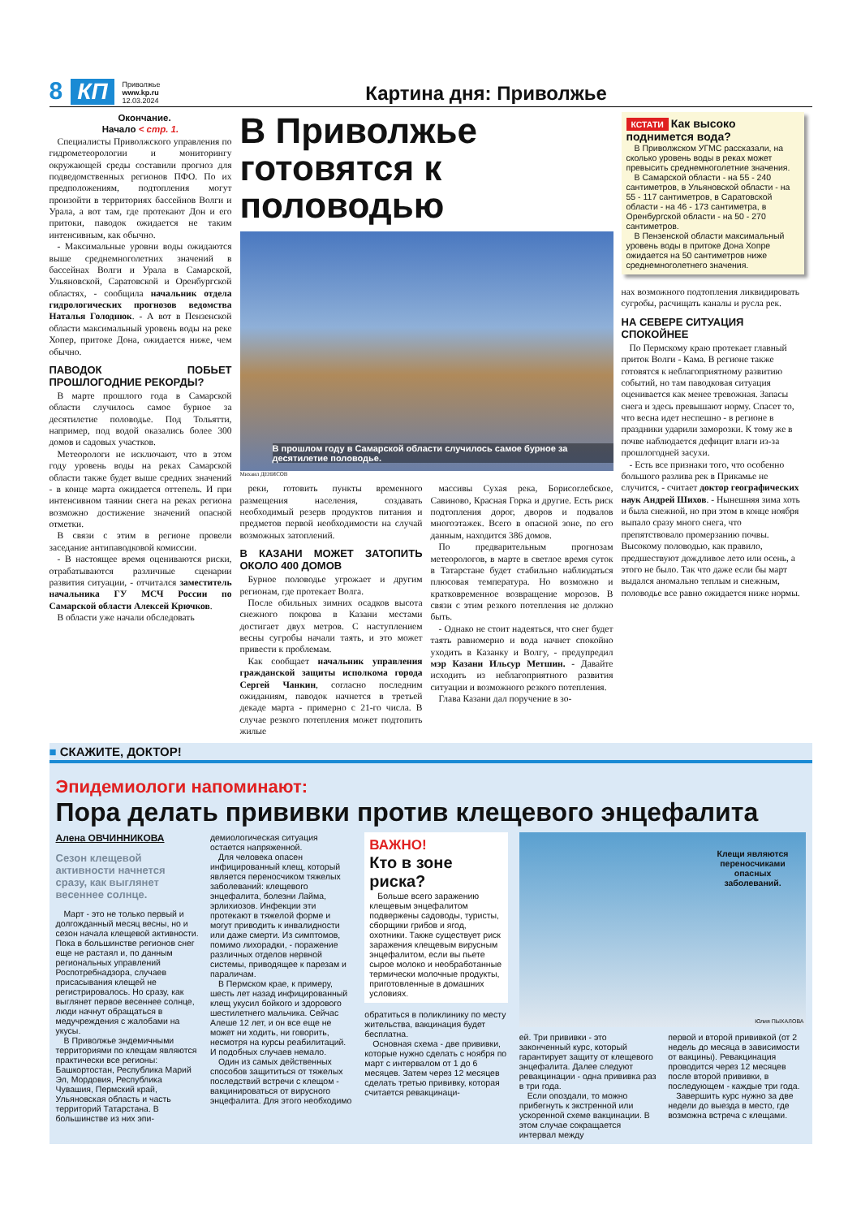8 КП Приволжье
www.kp.ru
12.03.2024 Картина дня: Приволжье
Окончание.
Начало < стр. 1.
Специалисты Приволжского управления по гидрометеорологии и мониторингу окружающей среды составили прогноз для подведомственных регионов ПФО. По их предположениям, подтопления могут произойти в территориях бассейнов Волги и Урала, а вот там, где протекают Дон и его притоки, паводок ожидается не таким интенсивным, как обычно.
- Максимальные уровни воды ожидаются выше среднемноголетних значений в бассейнах Волги и Урала в Самарской, Ульяновской, Саратовской и Оренбургской областях, - сообщила начальник отдела гидрологических прогнозов ведомства Наталья Голоднюк. - А вот в Пензенской области максимальный уровень воды на реке Хопер, притоке Дона, ожидается ниже, чем обычно.
ПАВОДОК ПОБЬЕТ ПРОШЛОГОДНИЕ РЕКОРДЫ?
В марте прошлого года в Самарской области случилось самое бурное за десятилетие половодье. Под Тольятти, например, под водой оказались более 300 домов и садовых участков.
Метеорологи не исключают, что в этом году уровень воды на реках Самарской области также будет выше средних значений - в конце марта ожидается оттепель. И при интенсивном таянии снега на реках региона возможно достижение значений опасной отметки.
В связи с этим в регионе провели заседание антипаводковой комиссии.
- В настоящее время оцениваются риски, отрабатываются различные сценарии развития ситуации, - отчитался заместитель начальника ГУ МСЧ России по Самарской области Алексей Крючков.
В области уже начали обследовать
В Приволжье готовятся к половодью
В прошлом году в Самарской области случилось самое бурное за десятилетие половодье.
Михаил ДЕНИСОВ
реки, готовить пункты временного размещения населения, создавать необходимый резерв продуктов питания и предметов первой необходимости на случай возможных затоплений.
В КАЗАНИ МОЖЕТ ЗАТОПИТЬ ОКОЛО 400 ДОМОВ
Бурное половодье угрожает и другим регионам, где протекает Волга.
После обильных зимних осадков высота снежного покрова в Казани местами достигает двух метров. С наступлением весны сугробы начали таять, и это может привести к проблемам.
Как сообщает начальник управления гражданской защиты исполкома города Сергей Чанкин, согласно последним ожиданиям, паводок начнется в третьей декаде марта - примерно с 21-го числа. В случае резкого потепления может подтопить жилые
массивы Сухая река, Борисоглебское, Савиново, Красная Горка и другие. Есть риск подтопления дорог, дворов и подвалов многоэтажек. Всего в опасной зоне, по его данным, находится 386 домов.
По предварительным прогнозам метеорологов, в марте в светлое время суток в Татарстане будет стабильно наблюдаться плюсовая температура. Но возможно и кратковременное возвращение морозов. В связи с этим резкого потепления не должно быть.
- Однако не стоит надеяться, что снег будет таять равномерно и вода начнет спокойно уходить в Казанку и Волгу, - предупредил мэр Казани Ильсур Метшин. - Давайте исходить из неблагоприятного развития ситуации и возможного резкого потепления.
Глава Казани дал поручение в зо-
КСТАТИ Как высоко поднимется вода?
В Приволжском УГМС рассказали, на сколько уровень воды в реках может превысить среднемноголетние значения.
В Самарской области - на 55 - 240 сантиметров, в Ульяновской области - на 55 - 117 сантиметров, в Саратовской области - на 46 - 173 сантиметра, в Оренбургской области - на 50 - 270 сантиметров.
В Пензенской области максимальный уровень воды в притоке Дона Хопре ожидается на 50 сантиметров ниже среднемноголетнего значения.
нах возможного подтопления ликвидировать сугробы, расчищать каналы и русла рек.
НА СЕВЕРЕ СИТУАЦИЯ СПОКОЙНЕЕ
По Пермскому краю протекает главный приток Волги - Кама. В регионе также готовятся к неблагоприятному развитию событий, но там паводковая ситуация оценивается как менее тревожная. Запасы снега и здесь превышают норму. Спасет то, что весна идет неспешно - в регионе в праздники ударили заморозки. К тому же в почве наблюдается дефицит влаги из-за прошлогодней засухи.
- Есть все признаки того, что особенно большого разлива рек в Прикамье не случится, - считает доктор географических наук Андрей Шихов. - Нынешняя зима хоть и была снежной, но при этом в конце ноября выпало сразу много снега, что препятствовало промерзанию почвы. Высокому половодью, как правило, предшествуют дождливое лето или осень, а этого не было. Так что даже если бы март выдался аномально теплым и снежным, половодье все равно ожидается ниже нормы.
■ СКАЖИТЕ, ДОКТОР!
Эпидемиологи напоминают:
Пора делать прививки против клещевого энцефалита
Алена ОВЧИННИКОВА
Сезон клещевой активности начнется сразу, как выглянет весеннее солнце.
Март - это не только первый и долгожданный месяц весны, но и сезон начала клещевой активности. Пока в большинстве регионов снег еще не растаял и, по данным региональных управлений Роспотребнадзора, случаев присасывания клещей не регистрировалось. Но сразу, как выглянет первое весеннее солнце, люди начнут обращаться в медучреждения с жалобами на укусы.
В Приволжье эндемичными территориями по клещам являются практически все регионы: Башкортостан, Республика Марий Эл, Мордовия, Республика Чувашия, Пермский край, Ульяновская область и часть территорий Татарстана. В большинстве из них эпи-
демиологическая ситуация остается напряженной.
Для человека опасен инфицированный клещ, который является переносчиком тяжелых заболеваний: клещевого энцефалита, болезни Лайма, эрлихиозов. Инфекции эти протекают в тяжелой форме и могут приводить к инвалидности или даже смерти. Из симптомов, помимо лихорадки, - поражение различных отделов нервной системы, приводящее к парезам и параличам.
В Пермском крае, к примеру, шесть лет назад инфицированный клещ укусил бойкого и здорового шестилетнего мальчика. Сейчас Алеше 12 лет, и он все еще не может ни ходить, ни говорить, несмотря на курсы реабилитаций. И подобных случаев немало.
Один из самых действенных способов защититься от тяжелых последствий встречи с клещом - вакцинироваться от вирусного энцефалита. Для этого необходимо
ВАЖНО!
Кто в зоне риска?
Больше всего заражению клещевым энцефалитом подвержены садоводы, туристы, сборщики грибов и ягод, охотники. Также существует риск заражения клещевым вирусным энцефалитом, если вы пьете сырое молоко и необработанные термически молочные продукты, приготовленные в домашних условиях.
обратиться в поликлинику по месту жительства, вакцинация будет бесплатна.
Основная схема - две прививки, которые нужно сделать с ноября по март с интервалом от 1 до 6 месяцев. Затем через 12 месяцев сделать третью прививку, которая считается ревакцинаци-
Клещи являются переносчиками опасных заболеваний.
Юлия ПЫХАЛОВА
ей. Три прививки - это законченный курс, который гарантирует защиту от клещевого энцефалита. Далее следуют ревакцинации - одна прививка раз в три года.
Если опоздали, то можно прибегнуть к экстренной или ускоренной схеме вакцинации. В этом случае сокращается интервал между
первой и второй прививкой (от 2 недель до месяца в зависимости от вакцины). Ревакцинация проводится через 12 месяцев после второй прививки, в последующем - каждые три года.
Завершить курс нужно за две недели до выезда в место, где возможна встреча с клещами.